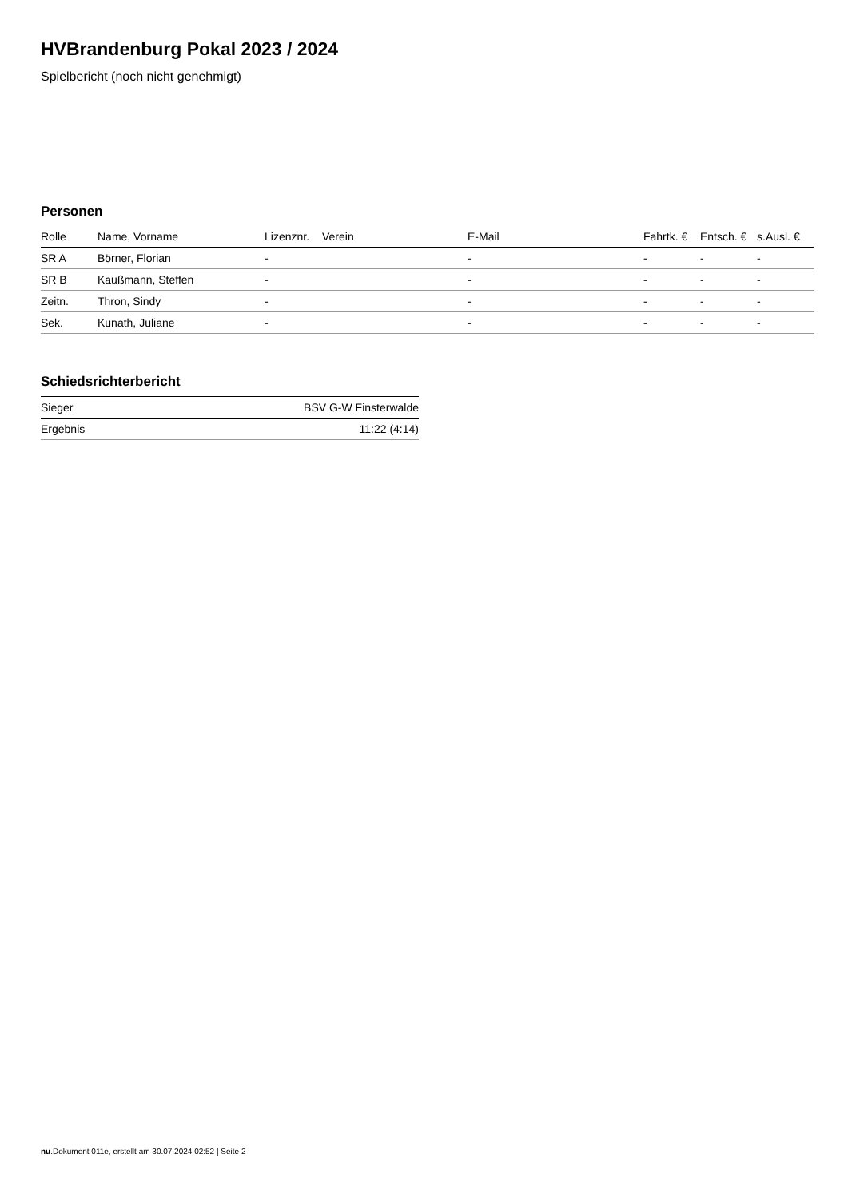HVBrandenburg Pokal 2023 / 2024
Spielbericht (noch nicht genehmigt)
Personen
| Rolle | Name, Vorname | Lizenznr. | Verein | E-Mail | Fahrtk. € | Entsch. € | s.Ausl. € |
| --- | --- | --- | --- | --- | --- | --- | --- |
| SR A | Börner, Florian | - | | - | - | - | - |
| SR B | Kaußmann, Steffen | - | | - | - | - | - |
| Zeitn. | Thron, Sindy | - | | - | - | - | - |
| Sek. | Kunath, Juliane | - | | - | - | - | - |
Schiedsrichterbericht
| Sieger | BSV G-W Finsterwalde |
| Ergebnis | 11:22 (4:14) |
nu.Dokument 011e, erstellt am 30.07.2024 02:52 | Seite 2